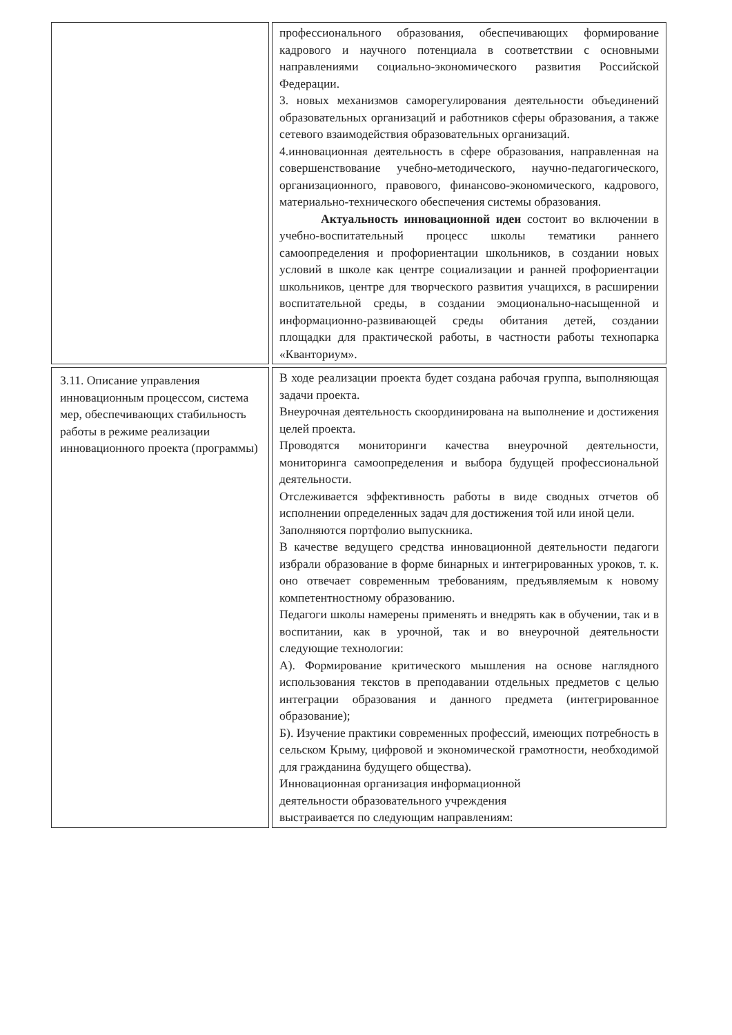| | профессионального образования, обеспечивающих формирование кадрового и научного потенциала в соответствии с основными направлениями социально-экономического развития Российской Федерации. 3. новых механизмов саморегулирования деятельности объединений образовательных организаций и работников сферы образования, а также сетевого взаимодействия образовательных организаций. 4.инновационная деятельность в сфере образования, направленная на совершенствование учебно-методического, научно-педагогического, организационного, правового, финансово-экономического, кадрового, материально-технического обеспечения системы образования. Актуальность инновационной идеи состоит во включении в учебно-воспитательный процесс школы тематики раннего самоопределения и профориентации школьников, в создании новых условий в школе как центре социализации и ранней профориентации школьников, центре для творческого развития учащихся, в расширении воспитательной среды, в создании эмоционально-насыщенной и информационно-развивающей среды обитания детей, создании площадки для практической работы, в частности работы технопарка «Кванториум». |
| 3.11. Описание управления инновационным процессом, система мер, обеспечивающих стабильность работы в режиме реализации инновационного проекта (программы) | В ходе реализации проекта будет создана рабочая группа, выполняющая задачи проекта. Внеурочная деятельность скоординирована на выполнение и достижения целей проекта. Проводятся мониторинги качества внеурочной деятельности, мониторинга самоопределения и выбора будущей профессиональной деятельности. Отслеживается эффективность работы в виде сводных отчетов об исполнении определенных задач для достижения той или иной цели. Заполняются портфолио выпускника. В качестве ведущего средства инновационной деятельности педагоги избрали образование в форме бинарных и интегрированных уроков, т. к. оно отвечает современным требованиям, предъявляемым к новому компетентностному образованию. Педагоги школы намерены применять и внедрять как в обучении, так и в воспитании, как в урочной, так и во внеурочной деятельности следующие технологии: А). Формирование критического мышления на основе наглядного использования текстов в преподавании отдельных предметов с целью интеграции образования и данного предмета (интегрированное образование); Б). Изучение практики современных профессий, имеющих потребность в сельском Крыму, цифровой и экономической грамотности, необходимой для гражданина будущего общества). Инновационная организация информационной деятельности образовательного учреждения выстраивается по следующим направлениям: |